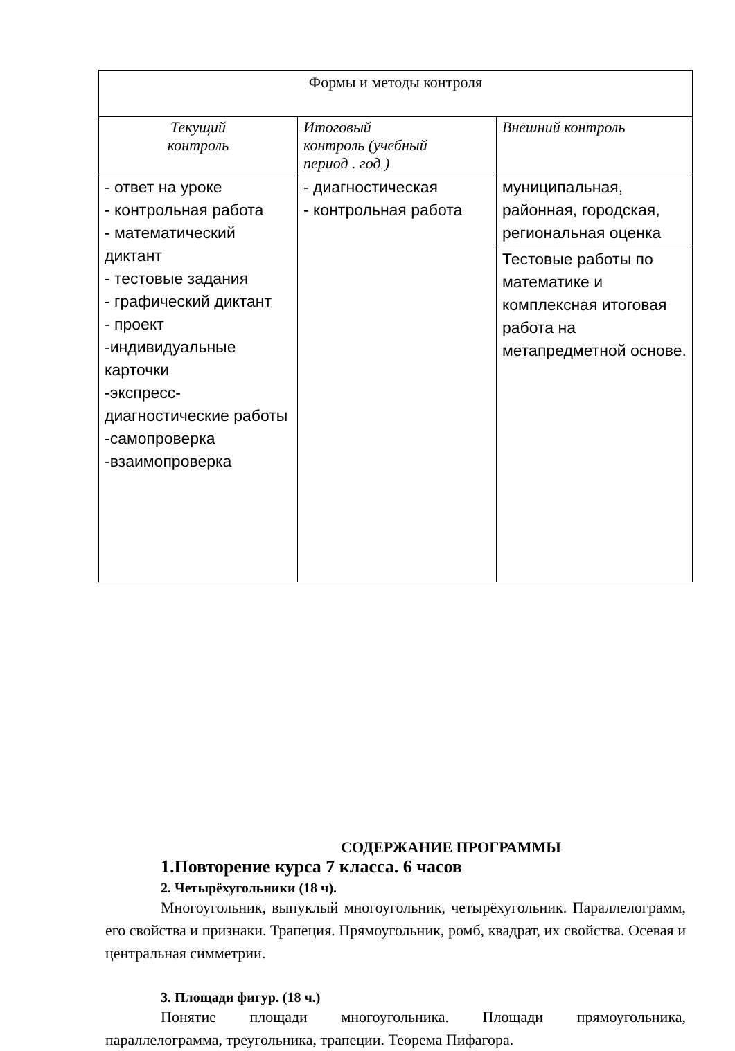| Формы и методы контроля | | |
| Текущий контроль | Итоговый контроль (учебный период . год ) | Внешний контроль |
| - ответ на уроке - контрольная работа - математический диктант - тестовые задания - графический диктант - проект -индивидуальные карточки -экспресс-диагностические работы -самопроверка -взаимопроверка | - диагностическая - контрольная работа | муниципальная, районная, городская, региональная оценка |
| | | Тестовые работы по математике и комплексная итоговая работа на метапредметной основе. |
СОДЕРЖАНИЕ ПРОГРАММЫ
1.Повторение курса 7 класса. 6 часов
2. Четырёхугольники (18 ч).
Многоугольник, выпуклый многоугольник, четырёхугольник. Параллелограмм, его свойства и признаки. Трапеция. Прямоугольник, ромб, квадрат, их свойства. Осевая и центральная симметрии.
3. Площади фигур. (18 ч.)
Понятие площади многоугольника. Площади прямоугольника, параллелограмма, треугольника, трапеции. Теорема Пифагора.